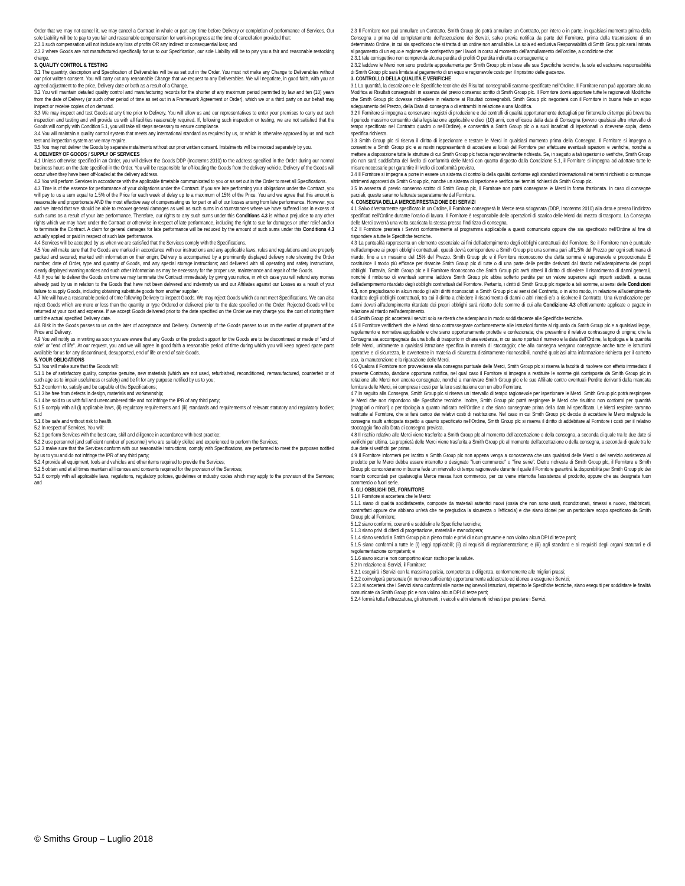Order that we may not cancel it, we may cancel a Contract in whole or part any time before Delivery or completion of performance of Services. Our sole Liability will be to pay to you fair and reasonable compensation for work-in-progress at the time of cancellation provided that:
2.3.1 such compensation will not include any loss of profits OR any indirect or consequential loss; and
2.3.2 where Goods are not manufactured specifically for us to our Specification, our sole Liability will be to pay you a fair and reasonable restocking charge.
3. QUALITY CONTROL & TESTING
3.1 The quantity, description and Specification of Deliverables will be as set out in the Order. You must not make any Change to Deliverables without our prior written consent. You will carry out any reasonable Change that we request to any Deliverables. We will negotiate, in good faith, with you an agreed adjustment to the price, Delivery date or both as a result of a Change.
3.2 You will maintain detailed quality control and manufacturing records for the shorter of any maximum period permitted by law and ten (10) years from the date of Delivery (or such other period of time as set out in a Framework Agreement or Order), which we or a third party on our behalf may inspect or receive copies of on demand.
3.3 We may inspect and test Goods at any time prior to Delivery. You will allow us and our representatives to enter your premises to carry out such inspection and testing and will provide us with all facilities reasonably required. If, following such inspection or testing, we are not satisfied that the Goods will comply with Condition 5.1, you will take all steps necessary to ensure compliance.
3.4 You will maintain a quality control system that meets any international standard as required by us, or which is otherwise approved by us and such test and inspection system as we may require.
3.5 You may not deliver the Goods by separate instalments without our prior written consent. Instalments will be invoiced separately by you.
4. DELIVERY OF GOODS / SUPPLY OF SERVICES
4.1 Unless otherwise specified in an Order, you will deliver the Goods DDP (Incoterms 2010) to the address specified in the Order during our normal business hours on the date specified in the Order. You will be responsible for off-loading the Goods from the delivery vehicle. Delivery of the Goods will occur when they have been off-loaded at the delivery address.
4.2 You will perform Services in accordance with the applicable timetable communicated to you or as set out in the Order to meet all Specifications.
4.3 Time is of the essence for performance of your obligations under the Contract. If you are late performing your obligations under the Contract, you will pay to us a sum equal to 1.5% of the Price for each week of delay up to a maximum of 15% of the Price. You and we agree that this amount is reasonable and proportionate AND the most effective way of compensating us for part or all of our losses arising from late performance. However, you and we intend that we should be able to recover general damages as well as such sums in circumstances where we have suffered loss in excess of such sums as a result of your late performance. Therefore, our rights to any such sums under this Conditions 4.3 is without prejudice to any other rights which we may have under the Contract or otherwise in respect of late performance, including the right to sue for damages or other relief and/or to terminate the Contract. A claim for general damages for late performance will be reduced by the amount of such sums under this Conditions 4.3 actually applied or paid in respect of such late performance.
4.4 Services will be accepted by us when we are satisfied that the Services comply with the Specifications.
4.5 You will make sure that the Goods are marked in accordance with our instructions and any applicable laws, rules and regulations and are properly packed and secured; marked with information on their origin; Delivery is accompanied by a prominently displayed delivery note showing the Order number, date of Order, type and quantity of Goods, and any special storage instructions; and delivered with all operating and safety instructions, clearly displayed warning notices and such other information as may be necessary for the proper use, maintenance and repair of the Goods.
4.6 If you fail to deliver the Goods on time we may terminate the Contract immediately by giving you notice, in which case you will refund any monies already paid by us in relation to the Goods that have not been delivered and indemnify us and our Affiliates against our Losses as a result of your failure to supply Goods, including obtaining substitute goods from another supplier.
4.7 We will have a reasonable period of time following Delivery to inspect Goods. We may reject Goods which do not meet Specifications. We can also reject Goods which are more or less than the quantity or type Ordered or delivered prior to the date specified on the Order. Rejected Goods will be returned at your cost and expense. If we accept Goods delivered prior to the date specified on the Order we may charge you the cost of storing them until the actual specified Delivery date.
4.8 Risk in the Goods passes to us on the later of acceptance and Delivery. Ownership of the Goods passes to us on the earlier of payment of the Price and Delivery.
4.9 You will notify us in writing as soon you are aware that any Goods or the product support for the Goods are to be discontinued or made of "end of sale" or "end of life". At our request, you and we will agree in good faith a reasonable period of time during which you will keep agreed spare parts available for us for any discontinued, desupported, end of life or end of sale Goods.
5. YOUR OBLIGATIONS
5.1 You will make sure that the Goods will:
5.1.1 be of satisfactory quality, comprise genuine, new materials (which are not used, refurbished, reconditioned, remanufactured, counterfeit or of such age as to impair usefulness or safety) and be fit for any purpose notified by us to you;
5.1.2 conform to, satisfy and be capable of the Specifications;
5.1.3 be free from defects in design, materials and workmanship;
5.1.4 be sold to us with full and unencumbered title and not infringe the IPR of any third party;
5.1.5 comply with all (i) applicable laws, (ii) regulatory requirements and (iii) standards and requirements of relevant statutory and regulatory bodies; and
5.1.6 be safe and without risk to health.
5.2 In respect of Services, You will:
5.2.1 perform Services with the best care, skill and diligence in accordance with best practice;
5.2.2 use personnel (and sufficient number of personnel) who are suitably skilled and experienced to perform the Services;
5.2.3 make sure that the Services conform with our reasonable instructions, comply with Specifications, are performed to meet the purposes notified by us to you and do not infringe the IPR of any third party;
5.2.4 provide all equipment, tools and vehicles and other items required to provide the Services;
5.2.5 obtain and at all times maintain all licences and consents required for the provision of the Services;
5.2.6 comply with all applicable laws, regulations, regulatory policies, guidelines or industry codes which may apply to the provision of the Services; and
2.3 Il Fornitore non può annullare un Contratto. Smith Group plc potrà annullare un Contratto, per intero o in parte, in qualsiasi momento prima della Consegna o prima del completamento dell'esecuzione dei Servizi, salvo previa notifica da parte del Fornitore, prima della trasmissione di un determinato Ordine, in cui sia specificato che si tratta di un ordine non annullabile. La sola ed esclusiva Responsabilità di Smith Group plc sarà limitata al pagamento di un equo e ragionevole corrispettivo per i lavori in corso al momento dell'annullamento dell'ordine, a condizione che:
2.3.1 tale corrispettivo non comprenda alcuna perdita di profitti O perdita indiretta o conseguente; e
2.3.2 laddove le Merci non sono prodotte appositamente per Smith Group plc in base alle sue Specifiche tecniche, la sola ed esclusiva responsabilità di Smith Group plc sarà limitata al pagamento di un equo e ragionevole costo per il ripristino delle giacenze.
3. CONTROLLO DELLA QUALITÀ E VERIFICHE
3.1 La quantità, la descrizione e le Specifiche tecniche dei Risultati consegnabili saranno specificate nell'Ordine. Il Fornitore non può apportare alcuna Modifica ai Risultati consegnabili in assenza del previo consenso scritto di Smith Group plc. Il Fornitore dovrà apportare tutte le ragionevoli Modifiche che Smith Group plc dovesse richiedere in relazione ai Risultati consegnabili. Smith Group plc negozierà con il Fornitore in buona fede un equo adeguamento del Prezzo, della Data di consegna o di entrambi in relazione a una Modifica.
3.2 Il Fornitore si impegna a conservare i registri di produzione e dei controlli di qualità opportunamente dettagliati per l'intervallo di tempo più breve tra il periodo massimo consentito dalla legislazione applicabile e dieci (10) anni, con efficacia dalla data di Consegna (ovvero qualsiasi altro intervallo di tempo specificato nel Contratto quadro o nell'Ordine), e consentirà a Smith Group plc o a suoi incaricati di ispezionarli o riceverne copia, dietro specifica richiesta.
3.3 Smith Group plc si riserva il diritto di ispezionare e testare le Merci in qualsiasi momento prima della Consegna. Il Fornitore si impegna a consentire a Smith Group plc e ai nostri rappresentanti di accedere ai locali del Fornitore per effettuare eventuali ispezioni e verifiche, nonché a mettere a disposizione tutte le strutture di cui Smith Group plc faccia ragionevolmente richiesta. Se, in seguito a tali ispezioni o verifiche, Smith Group plc non sarà soddisfatta del livello di conformità delle Merci con quanto disposto dalla Condizione 5.1, il Fornitore si impegna ad adottare tutte le misure necessarie per garantire il livello di conformità previsto.
3.4 Il Fornitore si impegna a porre in essere un sistema di controllo della qualità conforme agli standard internazionali nei termini richiesti o comunque altrimenti approvati da Smith Group plc, nonché un sistema di ispezione e verifica nei termini richiesti da Smith Group plc.
3.5 In assenza di previo consenso scritto di Smith Group plc, il Fornitore non potrà consegnare le Merci in forma frazionata. In caso di consegne parziali, queste saranno fatturate separatamente dal Fornitore.
4. CONSEGNA DELLA MERCE/PRESTAZIONE DEI SERVIZI
4.1 Salvo diversamente specificato in un Ordine, il Fornitore consegnerà la Merce resa sdoganata (DDP, Incoterms 2010) alla data e presso l'indirizzo specificati nell'Ordine durante l'orario di lavoro. Il Fornitore è responsabile delle operazioni di scarico delle Merci dal mezzo di trasporto. La Consegna delle Merci avverrà una volta scaricata la stessa presso l'indirizzo di consegna.
4.2 Il Fornitore presterà i Servizi conformemente al programma applicabile a questi comunicato oppure che sia specificato nell'Ordine al fine di rispondere a tutte le Specifiche tecniche.
4.3 La puntualità rappresenta un elemento essenziale ai fini dell'adempimento degli obblighi contrattuali del Fornitore. Se il Fornitore non è puntuale nell'adempiere ai propri obblighi contrattuali, questi dovrà corrispondere a Smith Group plc una somma pari all'1,5% del Prezzo per ogni settimana di ritardo, fino a un massimo del 15% del Prezzo. Smith Group plc e il Fornitore riconoscono che detta somma è ragionevole e proporzionata E costituisce il modo più efficace per risarcire Smith Group plc di tutte o di una parte delle perdite derivanti dal ritardo nell'adempimento dei propri obblighi. Tuttavia, Smith Group plc e il Fornitore riconoscono che Smith Group plc avrà altresì il diritto di chiedere il risarcimento di danni generali, nonché il rimborso di eventuali somme laddove Smith Group plc abbia sofferto perdite per un valore superiore agli importi suddetti, a causa dell'adempimento ritardato degli obblighi contrattuali del Fornitore. Pertanto, i diritti di Smith Group plc rispetto a tali somme, ai sensi delle Condizioni 4.3, non pregiudicano in alcun modo gli altri diritti riconosciuti a Smith Group plc ai sensi del Contratto, o in altro modo, in relazione all'adempimento ritardato degli obblighi contrattuali, tra cui il diritto a chiedere il risarcimento di danni o altri rimedi e/o a risolvere il Contratto. Una rivendicazione per danni dovuti all'adempimento ritardato dei propri obblighi sarà ridotto delle somme di cui alla Condizione 4.3 effettivamente applicate o pagate in relazione al ritardo nell'adempimento.
4.4 Smith Group plc accetterà i servizi solo se riterrà che adempiano in modo soddisfacente alle Specifiche tecniche.
4.5 Il Fornitore verificherà che le Merci siano contrassegnate conformemente alle istruzioni fornite al riguardo da Smith Group plc e a qualsiasi legge, regolamento e normativa applicabile e che siano opportunamente protette e confezionate; che presentino il relativo contrassegno di origine; che la Consegna sia accompagnata da una bolla di trasporto in chiara evidenza, in cui siano riportati il numero e la data dell'Ordine, la tipologia e la quantità delle Merci, unitamente a qualsiasi istruzione specifica in materia di stoccaggio; che alla consegna vengano consegnate anche tutte le istruzioni operative e di sicurezza, le avvertenze in materia di sicurezza distintamente riconoscibili, nonché qualsiasi altra informazione richiesta per il corretto uso, la manutenzione e la riparazione delle Merci.
4.6 Qualora il Fornitore non provvedesse alla consegna puntuale delle Merci, Smith Group plc si riserva la facoltà di risolvere con effetto immediato il presente Contratto, dandone opportuna notifica, nel qual caso il Fornitore si impegna a restituire le somme già corrisposte da Smith Group plc in relazione alle Merci non ancora consegnate, nonché a manlevare Smith Group plc e le sue Affiliate contro eventuali Perdite derivanti dalla mancata fornitura delle Merci, ivi comprese i costi per la loro sostituzione con un altro Fornitore.
4.7 In seguito alla Consegna, Smith Group plc si riserva un intervallo di tempo ragionevole per ispezionare le Merci. Smith Group plc potrà respingere le Merci che non rispondono alle Specifiche tecniche. Inoltre, Smith Group plc potrà respingere le Merci che risultino non conformi per quantità (maggiori o minori) o per tipologia a quanto indicato nell'Ordine o che siano consegnate prima della data ivi specificata. Le Merci respinte saranno restituite al Fornitore, che si farà carico dei relativi costi di restituzione. Nel caso in cui Smith Group plc decida di accettare le Merci malgrado la consegna risulti anticipata rispetto a quanto specificato nell'Ordine, Smith Group plc si riserva il diritto di addebitare al Fornitore i costi per il relativo stoccaggio fino alla Data di consegna prevista.
4.8 Il rischio relativo alle Merci viene trasferito a Smith Group plc al momento dell'accettazione o della consegna, a seconda di quale tra le due date si verifichi per ultima. La proprietà delle Merci viene trasferita a Smith Group plc al momento dell'accettazione o della consegna, a seconda di quale tra le due date si verifichi per prima.
4.9 Il Fornitore informerà per iscritto a Smith Group plc non appena venga a conoscenza che una qualsiasi delle Merci o del servizio assistenza al prodotto per le Merci debba essere interrotto o designato "fuori commercio" o "fine serie". Dietro richiesta di Smith Group plc, il Fornitore e Smith Group plc concorderanno in buona fede un intervallo di tempo ragionevole durante il quale il Fornitore garantirà la disponibilità per Smith Group plc dei ricambi concordati per qualsivoglia Merce messa fuori commercio, per cui viene interrotta l'assistenza al prodotto, oppure che sia designata fuori commercio o fuori serie.
5. GLI OBBLIGHI DEL FORNITORE
5.1 Il Fornitore si accerterà che le Merci:
5.1.1 siano di qualità soddisfacente, composte da materiali autentici nuovi (ossia che non sono usati, ricondizionati, rimessi a nuovo, rifabbricati, contraffatti oppure che abbiano un'età che ne pregiudica la sicurezza o l'efficacia) e che siano idonei per un particolare scopo specificato da Smith Group plc al Fornitore;
5.1.2 siano conformi, coerenti e soddisfino le Specifiche tecniche;
5.1.3 siano privi di difetti di progettazione, materiali e manodopera;
5.1.4 siano venduti a Smith Group plc a pieno titolo e privi di alcun gravame e non violino alcun DPI di terze parti;
5.1.5 siano conformi a tutte le (i) leggi applicabili; (ii) ai requisiti di regolamentazione; e (iii) agli standard e ai requisiti degli organi statutari e di regolamentazione competenti; e
5.1.6 siano sicuri e non comportino alcun rischio per la salute.
5.2 In relazione ai Servizi, il Fornitore:
5.2.1 eseguirà i Servizi con la massima perizia, competenza e diligenza, conformemente alle migliori prassi;
5.2.2 coinvolgerà personale (in numero sufficiente) opportunamente addestrato ed idoneo a eseguire i Servizi;
5.2.3 si accerterà che i Servizi siano conformi alle nostre ragionevoli istruzioni, rispettino le Specifiche tecniche, siano eseguiti per soddisfare le finalità comunicate da Smith Group plc e non violino alcun DPI di terze parti;
5.2.4 fornirà tutta l'attrezzatura, gli strumenti, i veicoli e altri elementi richiesti per prestare i Servizi;
© Smiths Group – Luglio 2018